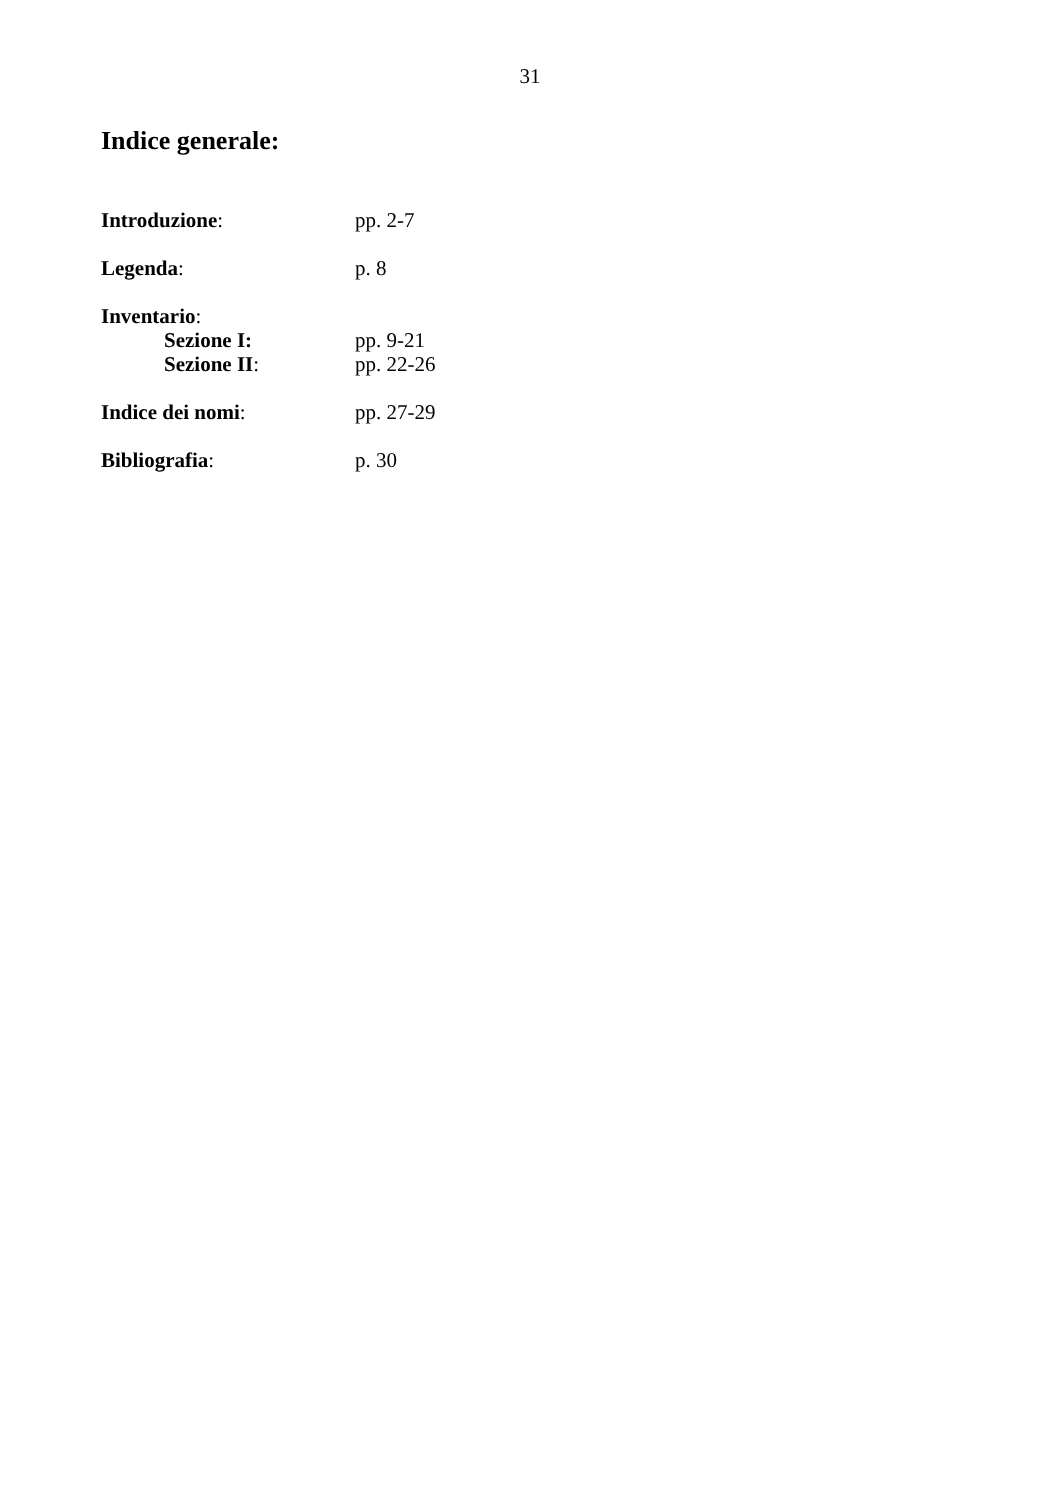31
Indice generale:
Introduzione: pp. 2-7
Legenda: p. 8
Inventario:
Sezione I: pp. 9-21
Sezione II: pp. 22-26
Indice dei nomi: pp. 27-29
Bibliografia: p. 30